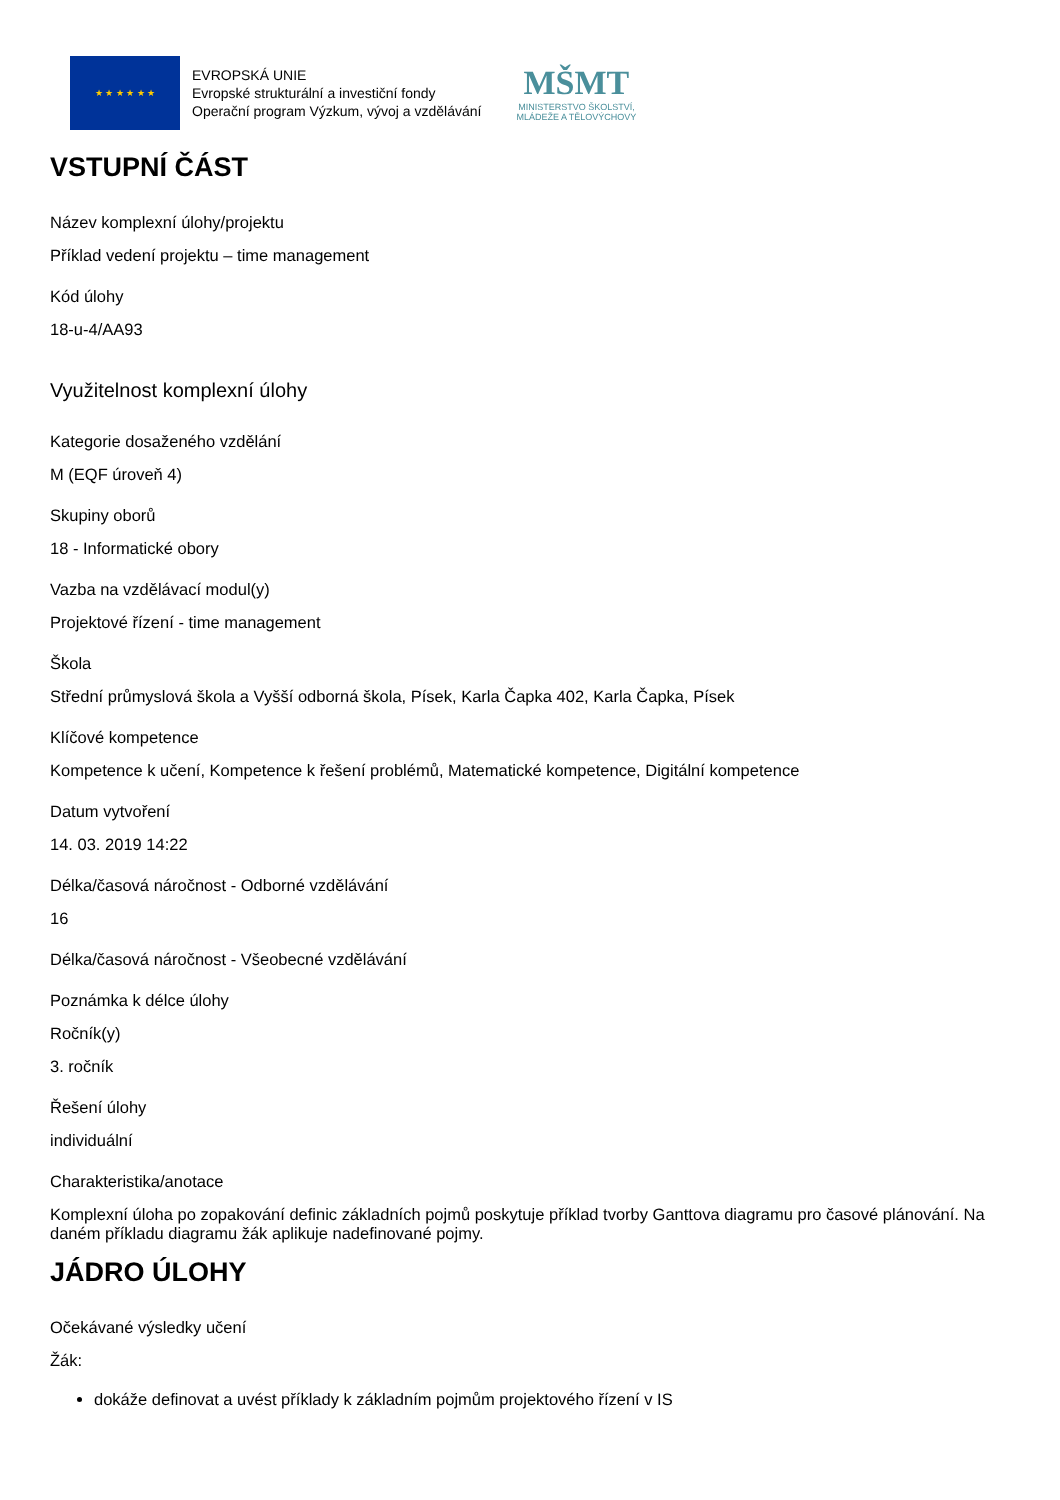★ ★ ★ ★ ★ ★
EVROPSKÁ UNIE
Evropské strukturální a investiční fondy
Operační program Výzkum, vývoj a vzdělávání
MŠMT
MINISTERSTVO ŠKOLSTVÍ,
MLÁDEŽE A TĚLOVÝCHOVY
VSTUPNÍ ČÁST
Název komplexní úlohy/projektu
Příklad vedení projektu – time management
Kód úlohy
18-u-4/AA93
Využitelnost komplexní úlohy
Kategorie dosaženého vzdělání
M (EQF úroveň 4)
Skupiny oborů
18 - Informatické obory
Vazba na vzdělávací modul(y)
Projektové řízení - time management
Škola
Střední průmyslová škola a Vyšší odborná škola, Písek, Karla Čapka 402, Karla Čapka, Písek
Klíčové kompetence
Kompetence k učení, Kompetence k řešení problémů, Matematické kompetence, Digitální kompetence
Datum vytvoření
14. 03. 2019 14:22
Délka/časová náročnost - Odborné vzdělávání
16
Délka/časová náročnost - Všeobecné vzdělávání
Poznámka k délce úlohy
Ročník(y)
3. ročník
Řešení úlohy
individuální
Charakteristika/anotace
Komplexní úloha po zopakování definic základních pojmů poskytuje příklad tvorby Ganttova diagramu pro časové plánování. Na daném příkladu diagramu žák aplikuje nadefinované pojmy.
JÁDRO ÚLOHY
Očekávané výsledky učení
Žák:
dokáže definovat a uvést příklady k základním pojmům projektového řízení v IS